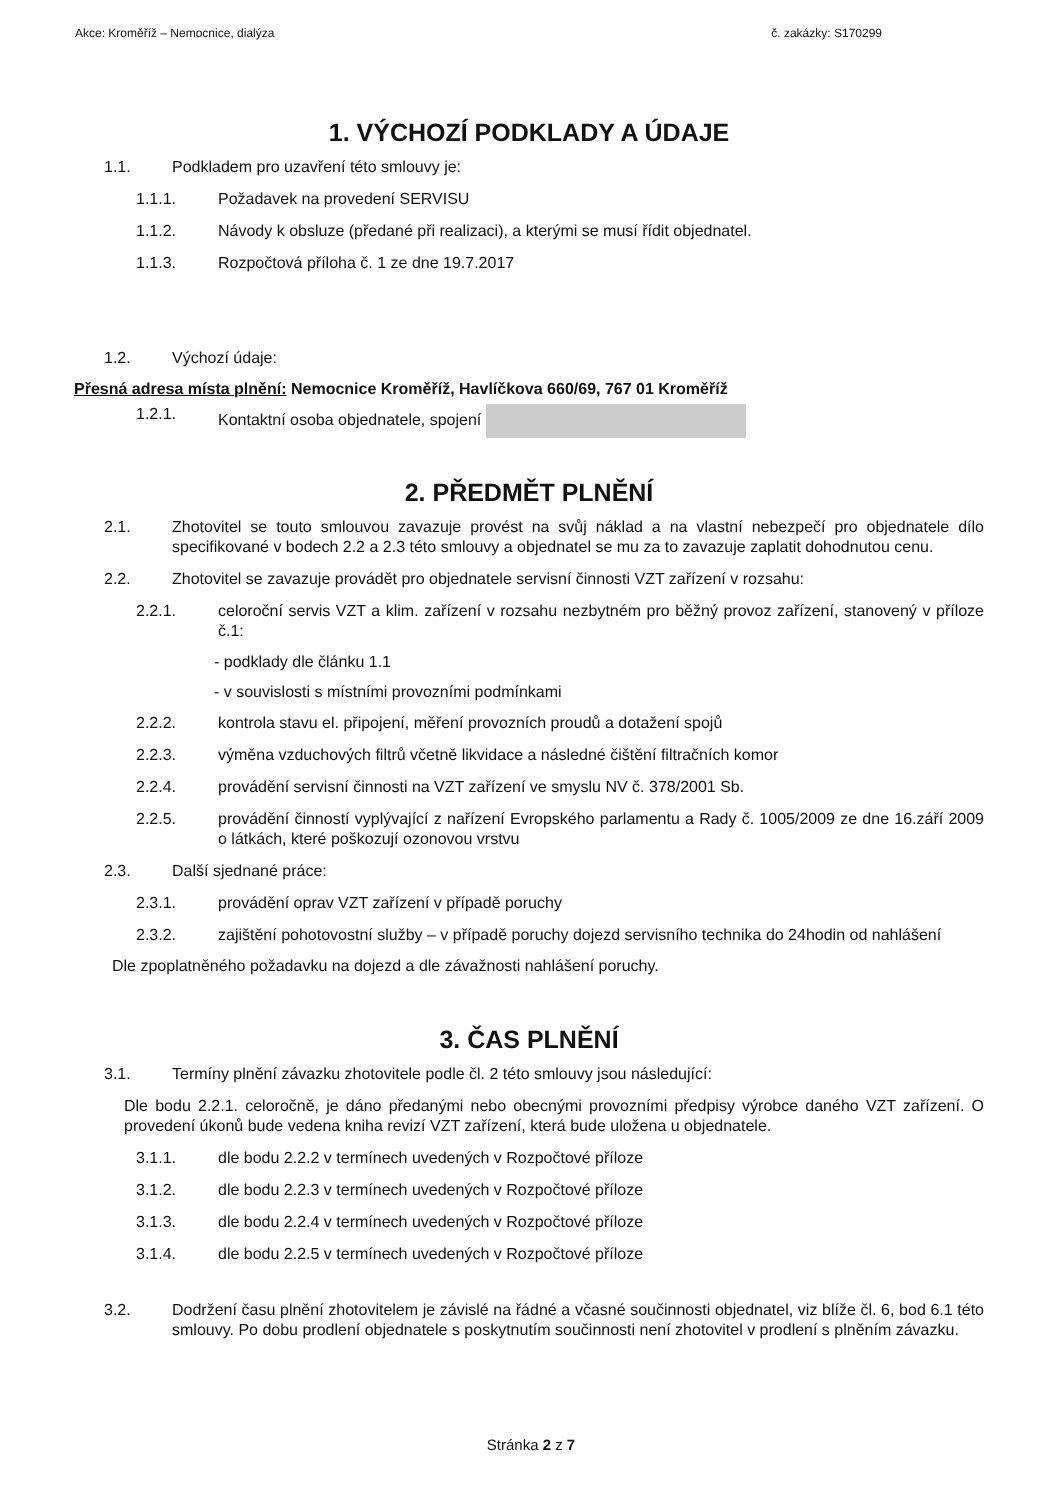Akce: Kroměříž – Nemocnice, dialýza č. zakázky: S170299
1. VÝCHOZÍ PODKLADY A ÚDAJE
1.1. Podkladem pro uzavření této smlouvy je:
1.1.1. Požadavek na provedení SERVISU
1.1.2. Návody k obsluze (předané při realizaci), a kterými se musí řídit objednatel.
1.1.3. Rozpočtová příloha č. 1 ze dne 19.7.2017
1.2. Výchozí údaje:
Přesná adresa místa plnění: Nemocnice Kroměříž, Havlíčkova 660/69, 767 01 Kroměříž
1.2.1. Kontaktní osoba objednatele, spojení
2. PŘEDMĚT PLNĚNÍ
2.1. Zhotovitel se touto smlouvou zavazuje provést na svůj náklad a na vlastní nebezpečí pro objednatele dílo specifikované v bodech 2.2 a 2.3 této smlouvy a objednatel se mu za to zavazuje zaplatit dohodnutou cenu.
2.2. Zhotovitel se zavazuje provádět pro objednatele servisní činnosti VZT zařízení v rozsahu:
2.2.1. celoroční servis VZT a klim. zařízení v rozsahu nezbytném pro běžný provoz zařízení, stanovený v příloze č.1:
- podklady dle článku 1.1
- v souvislosti s místními provozními podmínkami
2.2.2. kontrola stavu el. připojení, měření provozních proudů a dotažení spojů
2.2.3. výměna vzduchových filtrů včetně likvidace a následné čištění filtračních komor
2.2.4. provádění servisní činnosti na VZT zařízení ve smyslu NV č. 378/2001 Sb.
2.2.5. provádění činností vyplývající z nařízení Evropského parlamentu a Rady č. 1005/2009 ze dne 16.září 2009 o látkách, které poškozují ozonovou vrstvu
2.3. Další sjednané práce:
2.3.1. provádění oprav VZT zařízení v případě poruchy
2.3.2. zajištění pohotovostní služby – v případě poruchy dojezd servisního technika do 24hodin od nahlášení
Dle zpoplatněného požadavku na dojezd a dle závažnosti nahlášení poruchy.
3. ČAS PLNĚNÍ
3.1. Termíny plnění závazku zhotovitele podle čl. 2 této smlouvy jsou následující:
Dle bodu 2.2.1. celoročně, je dáno předanými nebo obecnými provozními předpisy výrobce daného VZT zařízení. O provedení úkonů bude vedena kniha revizí VZT zařízení, která bude uložena u objednatele.
3.1.1. dle bodu 2.2.2 v termínech uvedených v Rozpočtové příloze
3.1.2. dle bodu 2.2.3 v termínech uvedených v Rozpočtové příloze
3.1.3. dle bodu 2.2.4 v termínech uvedených v Rozpočtové příloze
3.1.4. dle bodu 2.2.5 v termínech uvedených v Rozpočtové příloze
3.2. Dodržení času plnění zhotovitelem je závislé na řádné a včasné součinnosti objednatel, viz blíže čl. 6, bod 6.1 této smlouvy. Po dobu prodlení objednatele s poskytnutím součinnosti není zhotovitel v prodlení s plněním závazku.
Stránka 2 z 7